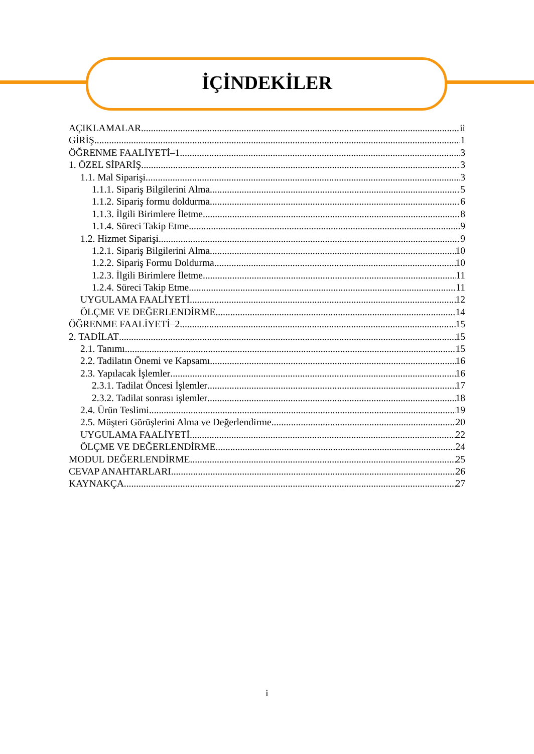İÇİNDEKİLER
AÇIKLAMALAR ii
GİRİŞ 1
ÖĞRENME FAALİYETİ–1 3
1. ÖZEL SİPARİŞ 3
1.1. Mal Siparişi 3
1.1.1. Sipariş Bilgilerini Alma 5
1.1.2. Sipariş formu doldurma 6
1.1.3. İlgili Birimlere İletme 8
1.1.4. Süreci Takip Etme 9
1.2. Hizmet Siparişi 9
1.2.1. Sipariş Bilgilerini Alma 10
1.2.2. Sipariş Formu Doldurma 10
1.2.3. İlgili Birimlere İletme 11
1.2.4. Süreci Takip Etme 11
UYGULAMA FAALİYETİ 12
ÖLÇME VE DEĞERLENDİRME 14
ÖĞRENME FAALİYETİ–2 15
2. TADİLAT 15
2.1. Tanımı 15
2.2. Tadilatın Önemi ve Kapsamı 16
2.3. Yapılacak İşlemler 16
2.3.1. Tadilat Öncesi İşlemler 17
2.3.2. Tadilat sonrası işlemler 18
2.4. Ürün Teslimi 19
2.5. Müşteri Görüşlerini Alma ve Değerlendirme 20
UYGULAMA FAALİYETİ 22
ÖLÇME VE DEĞERLENDİRME 24
MODUL DEĞERLENDİRME 25
CEVAP ANAHTARLARI 26
KAYNAKÇA 27
i